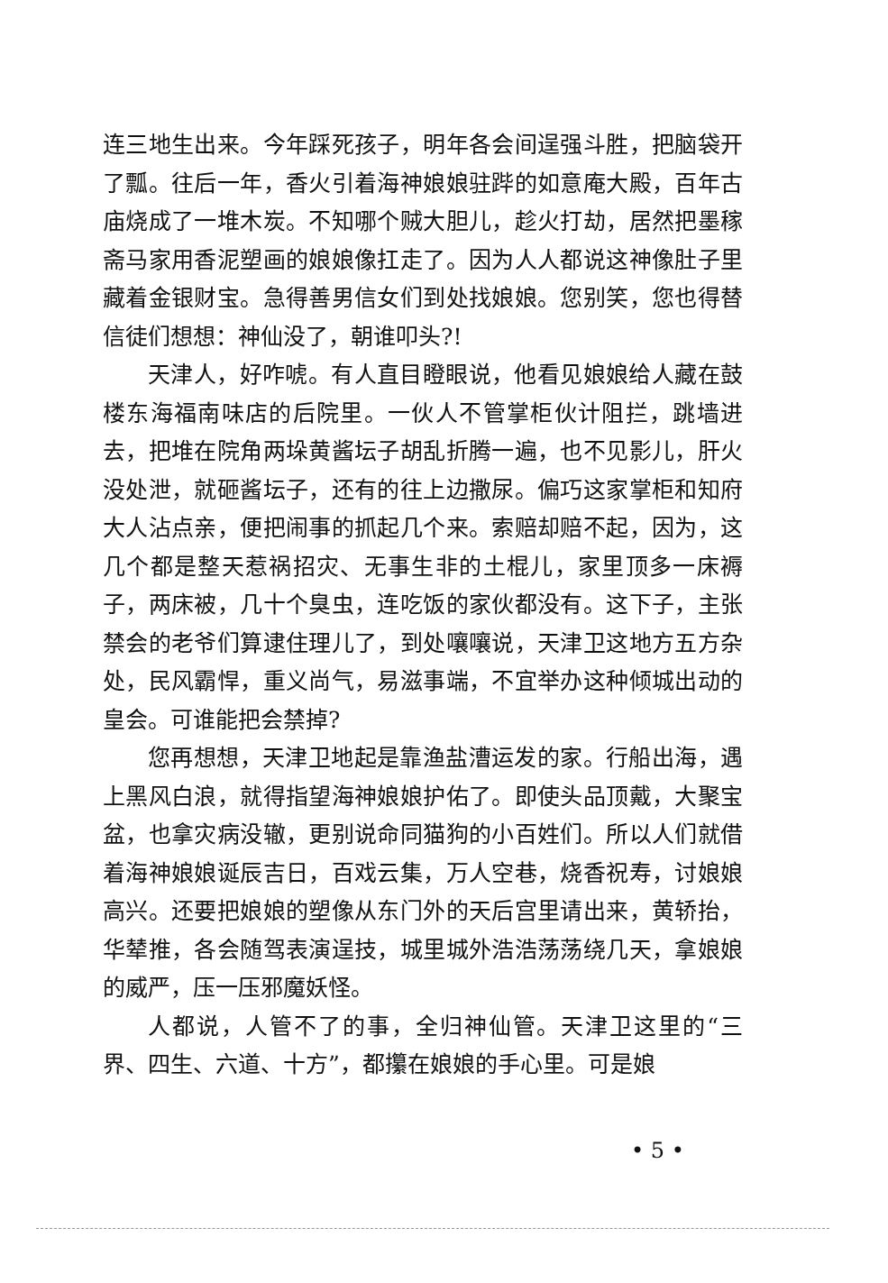连三地生出来。今年踩死孩子，明年各会间逞强斗胜，把脑袋开了瓢。往后一年，香火引着海神娘娘驻跸的如意庵大殿，百年古庙烧成了一堆木炭。不知哪个贼大胆儿，趁火打劫，居然把墨稼斋马家用香泥塑画的娘娘像扛走了。因为人人都说这神像肚子里藏着金银财宝。急得善男信女们到处找娘娘。您别笑，您也得替信徒们想想：神仙没了，朝谁叩头?!
天津人，好咋唬。有人直目瞪眼说，他看见娘娘给人藏在鼓楼东海福南味店的后院里。一伙人不管掌柜伙计阻拦，跳墙进去，把堆在院角两垛黄酱坛子胡乱折腾一遍，也不见影儿，肝火没处泄，就砸酱坛子，还有的往上边撒尿。偏巧这家掌柜和知府大人沾点亲，便把闹事的抓起几个来。索赔却赔不起，因为，这几个都是整天惹祸招灾、无事生非的土棍儿，家里顶多一床褥子，两床被，几十个臭虫，连吃饭的家伙都没有。这下子，主张禁会的老爷们算逮住理儿了，到处嚷嚷说，天津卫这地方五方杂处，民风霸悍，重义尚气，易滋事端，不宜举办这种倾城出动的皇会。可谁能把会禁掉?
您再想想，天津卫地起是靠渔盐漕运发的家。行船出海，遇上黑风白浪，就得指望海神娘娘护佑了。即使头品顶戴，大聚宝盆，也拿灾病没辙，更别说命同猫狗的小百姓们。所以人们就借着海神娘娘诞辰吉日，百戏云集，万人空巷，烧香祝寿，讨娘娘高兴。还要把娘娘的塑像从东门外的天后宫里请出来，黄轿抬，华辇推，各会随驾表演逞技，城里城外浩浩荡荡绕几天，拿娘娘的威严，压一压邪魔妖怪。
人都说，人管不了的事，全归神仙管。天津卫这里的“三界、四生、六道、十方”，都攥在娘娘的手心里。可是娘
• 5 •